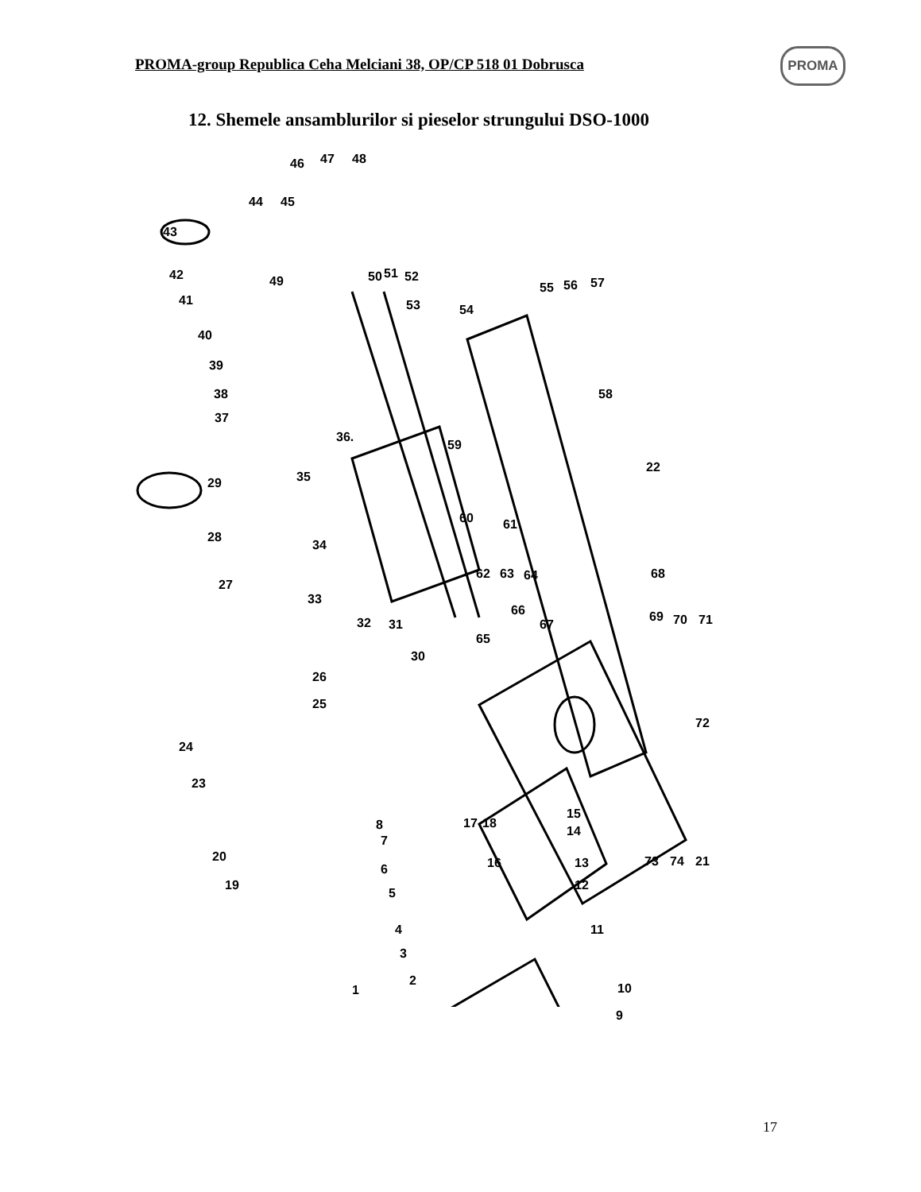PROMA-group Republica Ceha Melciani 38, OP/CP 518 01 Dobrusca
PROMA
12. Shemele ansamblurilor si pieselor strungului DSO-1000
46 47 48
44 45
43
42 50 51 52
41
49
53 54
55 56 57
40
39
38
37
58
36.
59
35 29
22
60 61
28
34
62 63 64 68
27
33
32 31
66
67
69 70 71
65
30
26
25
72
24
23
8 17 18
15
14
7
20 16 13 73 74 21
6
19 12
5
4 11
3
2
10 1
9
17